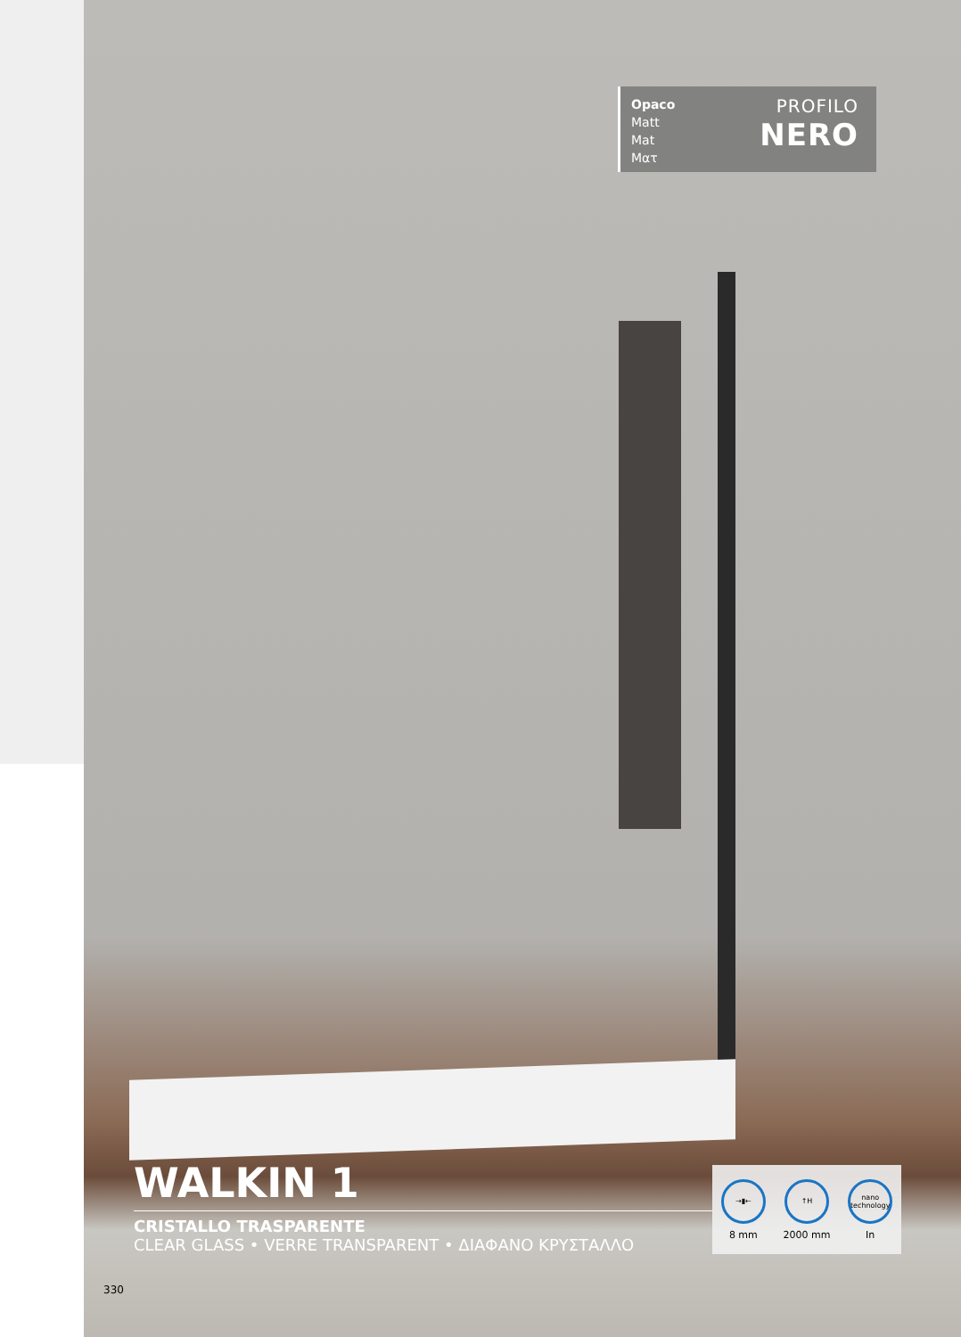Opaco
Matt
Mat
Ματ
PROFILO
NERO
WALKIN 1
CRISTALLO TRASPARENTE
CLEAR GLASS • VERRE TRANSPARENT • ΔΙΑΦΑΝΟ ΚΡΥΣΤΑΛΛΟ
→▮←
8 mm
↑H
2000 mm
nano technology
In
330